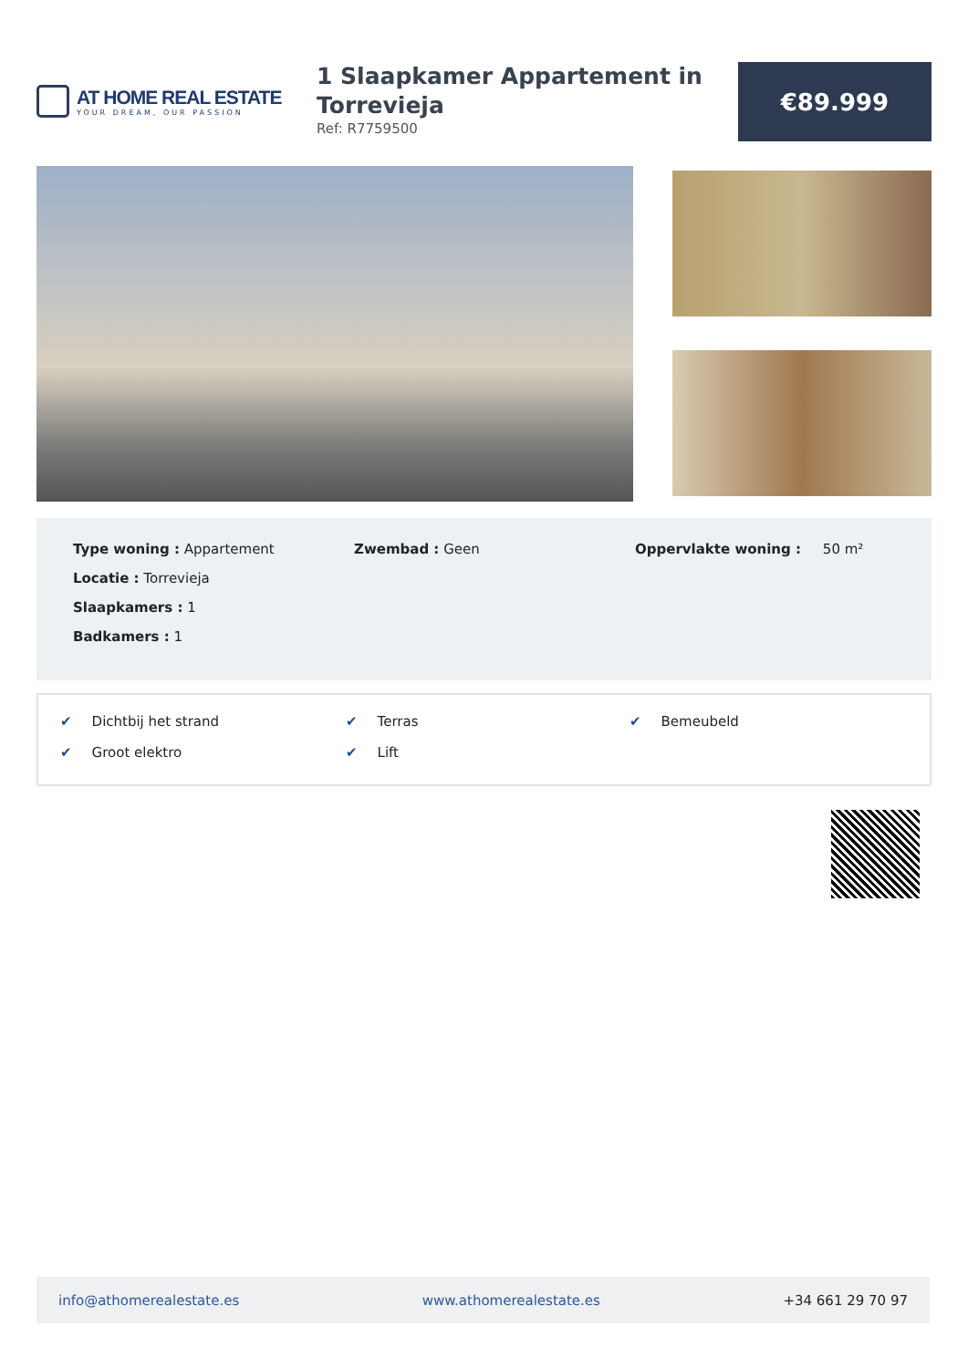AT HOME REAL ESTATE
YOUR DREAM, OUR PASSION
1 Slaapkamer Appartement in Torrevieja
Ref: R7759500
€89.999
Type woning : Appartement
Locatie : Torrevieja
Slaapkamers : 1
Badkamers : 1
Zwembad : Geen Oppervlakte woning : 50 m²
✔ Dichtbij het strand
✔ Terras
✔ Bemeubeld
✔ Groot elektro
✔ Lift
info@athomerealestate.es www.athomerealestate.es +34 661 29 70 97